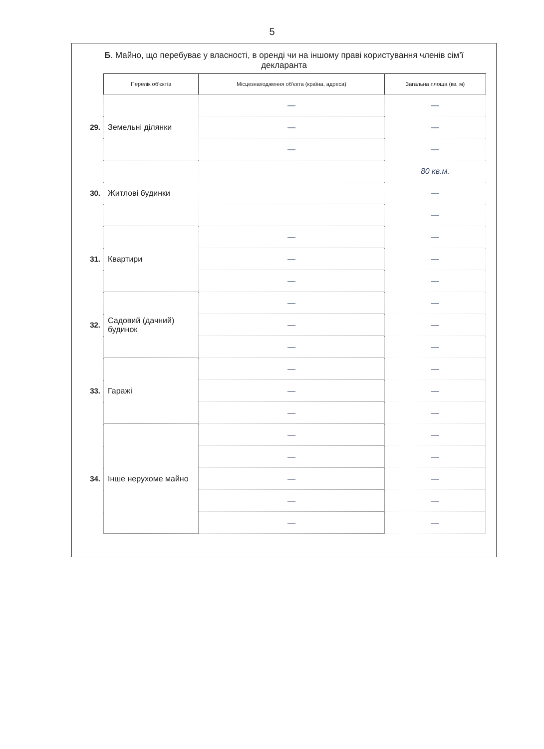5
Б. Майно, що перебуває у власності, в оренді чи на іншому праві користування членів сім’ї декларанта
| | Перелік об'єктів | Місцезнаходження об'єкта (країна, адреса) | Загальна площа (кв. м) |
| 29. | Земельні ділянки | — | — |
| | | — | — |
| | | — | — |
| 30. | Житлові будинки | | 80 кв.м. |
| | | | — |
| | | | — |
| 31. | Квартири | — | — |
| | | — | — |
| | | — | — |
| 32. | Садовий (дачний) будинок | — | — |
| | | — | — |
| | | — | — |
| 33. | Гаражі | — | — |
| | | — | — |
| | | — | — |
| 34. | Інше нерухоме майно | — | — |
| | | — | — |
| | | — | — |
| | | — | — |
| | | — | — |